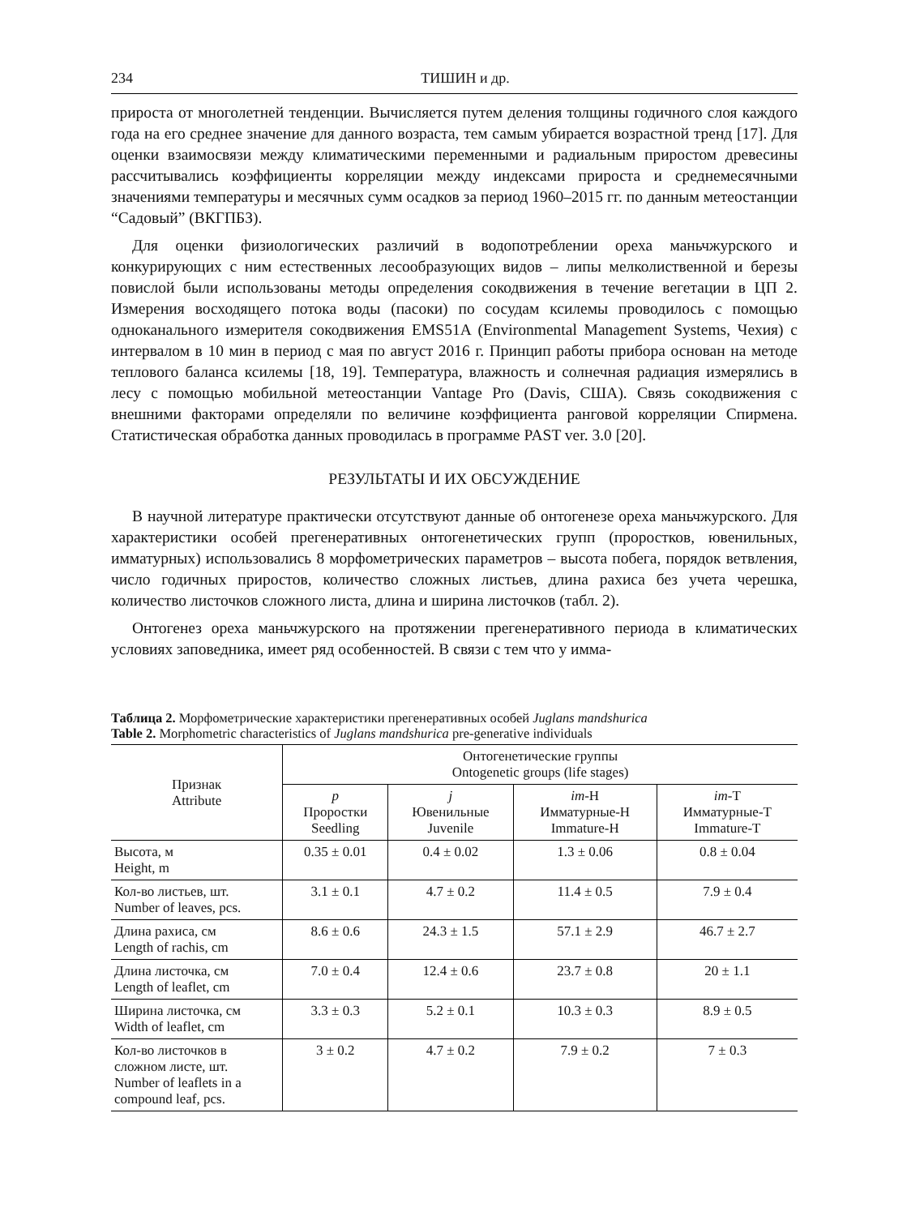234 ТИШИН и др.
прироста от многолетней тенденции. Вычисляется путем деления толщины годичного слоя каждого года на его среднее значение для данного возраста, тем самым убирается возрастной тренд [17]. Для оценки взаимосвязи между климатическими переменными и радиальным приростом древесины рассчитывались коэффициенты корреляции между индексами прироста и среднемесячными значениями температуры и месячных сумм осадков за период 1960–2015 гг. по данным метеостанции “Садовый” (ВКГПБЗ).
Для оценки физиологических различий в водопотреблении ореха маньчжурского и конкурирующих с ним естественных лесообразующих видов – липы мелколиственной и березы повислой были использованы методы определения сокодвижения в течение вегетации в ЦП 2. Измерения восходящего потока воды (пасоки) по сосудам ксилемы проводилось с помощью одноканального измерителя сокодвижения EMS51A (Environmental Management Systems, Чехия) с интервалом в 10 мин в период с мая по август 2016 г. Принцип работы прибора основан на методе теплового баланса ксилемы [18, 19]. Температура, влажность и солнечная радиация измерялись в лесу с помощью мобильной метеостанции Vantage Pro (Davis, США). Связь сокодвижения с внешними факторами определяли по величине коэффициента ранговой корреляции Спирмена. Статистическая обработка данных проводилась в программе PAST ver. 3.0 [20].
РЕЗУЛЬТАТЫ И ИХ ОБСУЖДЕНИЕ
В научной литературе практически отсутствуют данные об онтогенезе ореха маньчжурского. Для характеристики особей прегенеративных онтогенетических групп (проростков, ювенильных, имматурных) использовались 8 морфометрических параметров – высота побега, порядок ветвления, число годичных приростов, количество сложных листьев, длина рахиса без учета черешка, количество листочков сложного листа, длина и ширина листочков (табл. 2).
Онтогенез ореха маньчжурского на протяжении прегенеративного периода в климатических условиях заповедника, имеет ряд особенностей. В связи с тем что у имма-
Таблица 2. Морфометрические характеристики прегенеративных особей Juglans mandshurica
Table 2. Morphometric characteristics of Juglans mandshurica pre-generative individuals
| Признак Attribute | Онтогенетические группы Ontogenetic groups (life stages) | | | |
| --- | --- | --- | --- | --- |
| | p Проростки Seedling | j Ювенильные Juvenile | im -H Имматурные-H Immature-H | im -T Имматурные-T Immature-T |
| Высота, м Height, m | 0.35 ± 0.01 | 0.4 ± 0.02 | 1.3 ± 0.06 | 0.8 ± 0.04 |
| Кол-во листьев, шт. Number of leaves, pcs. | 3.1 ± 0.1 | 4.7 ± 0.2 | 11.4 ± 0.5 | 7.9 ± 0.4 |
| Длина рахиса, см Length of rachis, cm | 8.6 ± 0.6 | 24.3 ± 1.5 | 57.1 ± 2.9 | 46.7 ± 2.7 |
| Длина листочка, см Length of leaflet, cm | 7.0 ± 0.4 | 12.4 ± 0.6 | 23.7 ± 0.8 | 20 ± 1.1 |
| Ширина листочка, см Width of leaflet, cm | 3.3 ± 0.3 | 5.2 ± 0.1 | 10.3 ± 0.3 | 8.9 ± 0.5 |
| Кол-во листочков в сложном листе, шт. Number of leaflets in a compound leaf, pcs. | 3 ± 0.2 | 4.7 ± 0.2 | 7.9 ± 0.2 | 7 ± 0.3 |